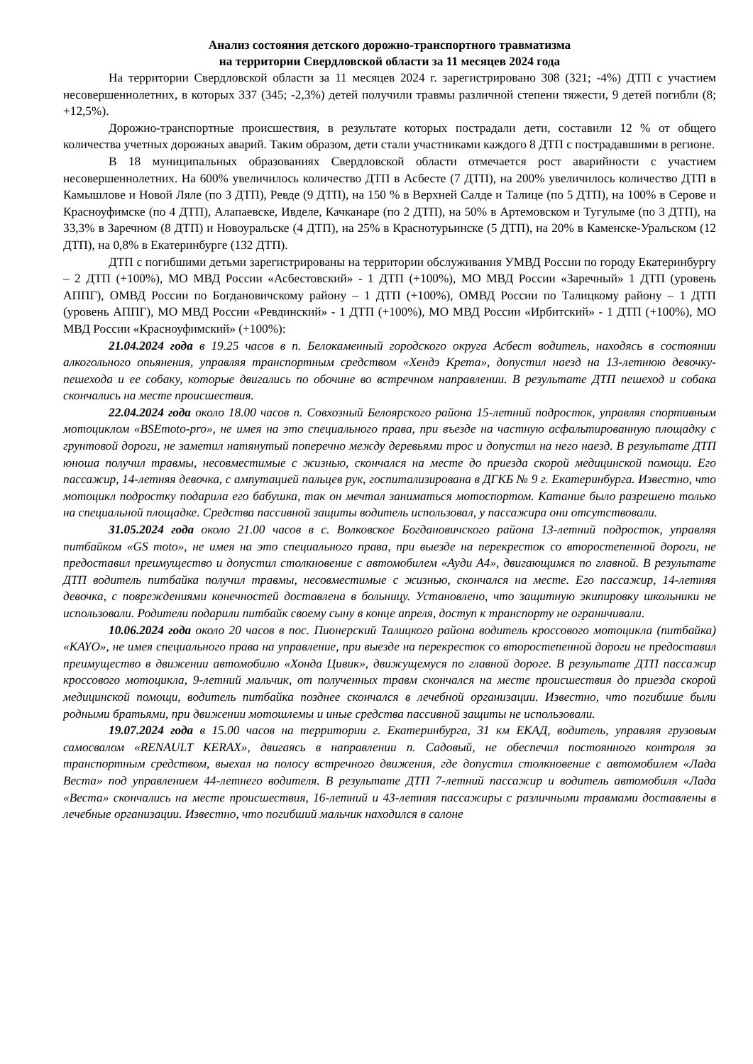Анализ состояния детского дорожно-транспортного травматизма
на территории Свердловской области за 11 месяцев 2024 года
На территории Свердловской области за 11 месяцев 2024 г. зарегистрировано 308 (321; -4%) ДТП с участием несовершеннолетних, в которых 337 (345; -2,3%) детей получили травмы различной степени тяжести, 9 детей погибли (8; +12,5%).
Дорожно-транспортные происшествия, в результате которых пострадали дети, составили 12 % от общего количества учетных дорожных аварий. Таким образом, дети стали участниками каждого 8 ДТП с пострадавшими в регионе.
В 18 муниципальных образованиях Свердловской области отмечается рост аварийности с участием несовершеннолетних. На 600% увеличилось количество ДТП в Асбесте (7 ДТП), на 200% увеличилось количество ДТП в Камышлове и Новой Ляле (по 3 ДТП), Ревде (9 ДТП), на 150 % в Верхней Салде и Талице (по 5 ДТП), на 100% в Серове и Красноуфимске (по 4 ДТП), Алапаевске, Ивделе, Качканаре (по 2 ДТП), на 50% в Артемовском и Тугулыме (по 3 ДТП), на 33,3% в Заречном (8 ДТП) и Новоуральске (4 ДТП), на 25% в Краснотурьинске (5 ДТП), на 20% в Каменске-Уральском (12 ДТП), на 0,8% в Екатеринбурге (132 ДТП).
ДТП с погибшими детьми зарегистрированы на территории обслуживания УМВД России по городу Екатеринбургу – 2 ДТП (+100%), МО МВД России «Асбестовский» - 1 ДТП (+100%), МО МВД России «Заречный» 1 ДТП (уровень АППГ), ОМВД России по Богдановичскому району – 1 ДТП (+100%), ОМВД России по Талицкому району – 1 ДТП (уровень АППГ), МО МВД России «Ревдинский» - 1 ДТП (+100%), МО МВД России «Ирбитский» - 1 ДТП (+100%), МО МВД России «Красноуфимский» (+100%):
21.04.2024 года в 19.25 часов в п. Белокаменный городского округа Асбест водитель, находясь в состоянии алкогольного опьянения, управляя транспортным средством «Хендэ Крета», допустил наезд на 13-летнюю девочку-пешехода и ее собаку, которые двигались по обочине во встречном направлении. В результате ДТП пешеход и собака скончались на месте происшествия.
22.04.2024 года около 18.00 часов п. Совхозный Белоярского района 15-летний подросток, управляя спортивным мотоциклом «BSEmoto-pro», не имея на это специального права, при въезде на частную асфальтированную площадку с грунтовой дороги, не заметил натянутый поперечно между деревьями трос и допустил на него наезд. В результате ДТП юноша получил травмы, несовместимые с жизнью, скончался на месте до приезда скорой медицинской помощи. Его пассажир, 14-летняя девочка, с ампутацией пальцев рук, госпитализирована в ДГКБ № 9 г. Екатеринбурга. Известно, что мотоцикл подростку подарила его бабушка, так он мечтал заниматься мотоспортом. Катание было разрешено только на специальной площадке. Средства пассивной защиты водитель использовал, у пассажира они отсутствовали.
31.05.2024 года около 21.00 часов в с. Волковское Богдановичского района 13-летний подросток, управляя питбайком «GS moto», не имея на это специального права, при выезде на перекресток со второстепенной дороги, не предоставил преимущество и допустил столкновение с автомобилем «Ауди А4», двигающимся по главной. В результате ДТП водитель питбайка получил травмы, несовместимые с жизнью, скончался на месте. Его пассажир, 14-летняя девочка, с повреждениями конечностей доставлена в больницу. Установлено, что защитную экипировку школьники не использовали. Родители подарили питбайк своему сыну в конце апреля, доступ к транспорту не ограничивали.
10.06.2024 года около 20 часов в пос. Пионерский Талицкого района водитель кроссового мотоцикла (питбайка) «KAYO», не имея специального права на управление, при выезде на перекресток со второстепенной дороги не предоставил преимущество в движении автомобилю «Хонда Цивик», движущемуся по главной дороге. В результате ДТП пассажир кроссового мотоцикла, 9-летний мальчик, от полученных травм скончался на месте происшествия до приезда скорой медицинской помощи, водитель питбайка позднее скончался в лечебной организации. Известно, что погибшие были родными братьями, при движении мотошлемы и иные средства пассивной защиты не использовали.
19.07.2024 года в 15.00 часов на территории г. Екатеринбурга, 31 км ЕКАД, водитель, управляя грузовым самосвалом «RENAULT KERAX», двигаясь в направлении п. Садовый, не обеспечил постоянного контроля за транспортным средством, выехал на полосу встречного движения, где допустил столкновение с автомобилем «Лада Веста» под управлением 44-летнего водителя. В результате ДТП 7-летний пассажир и водитель автомобиля «Лада «Веста» скончались на месте происшествия, 16-летний и 43-летняя пассажиры с различными травмами доставлены в лечебные организации. Известно, что погибший мальчик находился в салоне